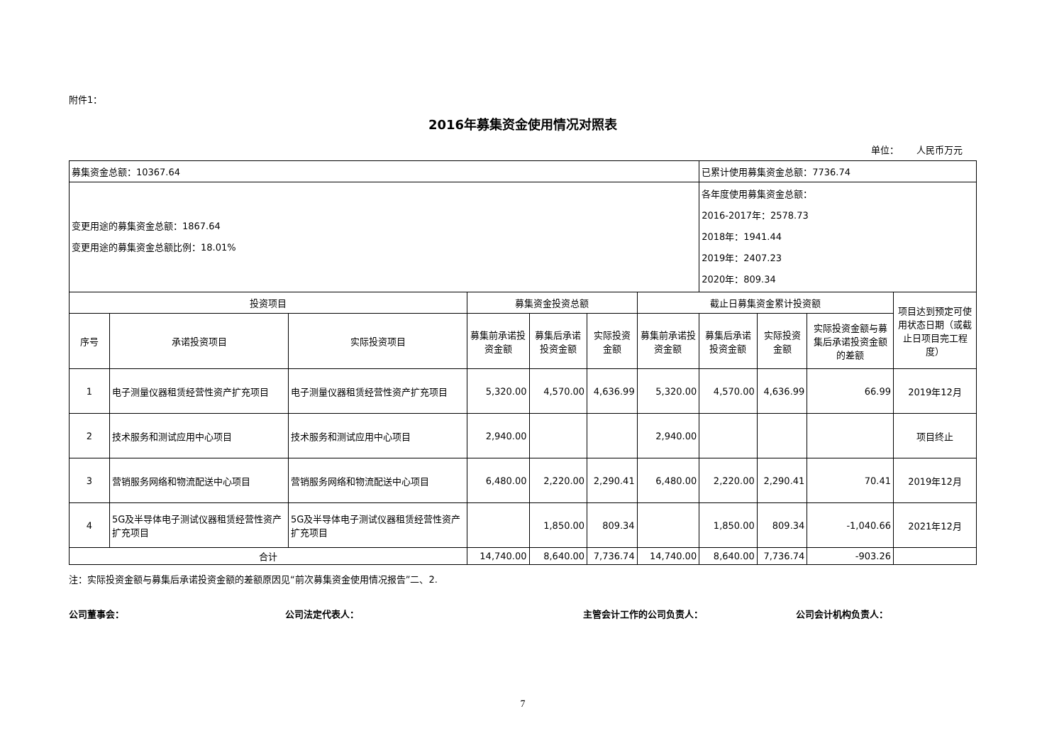附件1：
2016年募集资金使用情况对照表
单位： 人民币万元
| 募集资金总额：10367.64 | | | | | | | 已累计使用募集资金总额：7736.74 | | | |
| 变更用途的募集资金总额：1867.64 变更用途的募集资金总额比例：18.01% | | | | | | | 各年度使用募集资金总额： 2016-2017年：2578.73 2018年：1941.44 2019年：2407.23 2020年：809.34 | | | |
| 投资项目 | | | 募集资金投资总额 | | | 截止日募集资金累计投资额 | | | | 项目达到预定可使用状态日期（或截止日项目完工程度） |
| 序号 | 承诺投资项目 | 实际投资项目 | 募集前承诺投资金额 | 募集后承诺投资金额 | 实际投资金额 | 募集前承诺投资金额 | 募集后承诺投资金额 | 实际投资金额 | 实际投资金额与募集后承诺投资金额的差额 | |
| 1 | 电子测量仪器租赁经营性资产扩充项目 | 电子测量仪器租赁经营性资产扩充项目 | 5,320.00 | 4,570.00 | 4,636.99 | 5,320.00 | 4,570.00 | 4,636.99 | 66.99 | 2019年12月 |
| 2 | 技术服务和测试应用中心项目 | 技术服务和测试应用中心项目 | 2,940.00 | | | 2,940.00 | | | | 项目终止 |
| 3 | 营销服务网络和物流配送中心项目 | 营销服务网络和物流配送中心项目 | 6,480.00 | 2,220.00 | 2,290.41 | 6,480.00 | 2,220.00 | 2,290.41 | 70.41 | 2019年12月 |
| 4 | 5G及半导体电子测试仪器租赁经营性资产扩充项目 | 5G及半导体电子测试仪器租赁经营性资产扩充项目 | | 1,850.00 | 809.34 | | 1,850.00 | 809.34 | -1,040.66 | 2021年12月 |
| 合计 | | | 14,740.00 | 8,640.00 | 7,736.74 | 14,740.00 | 8,640.00 | 7,736.74 | -903.26 | |
注：实际投资金额与募集后承诺投资金额的差额原因见“前次募集资金使用情况报告”二、2.
公司董事会： 公司法定代表人： 主管会计工作的公司负责人： 公司会计机构负责人：
7